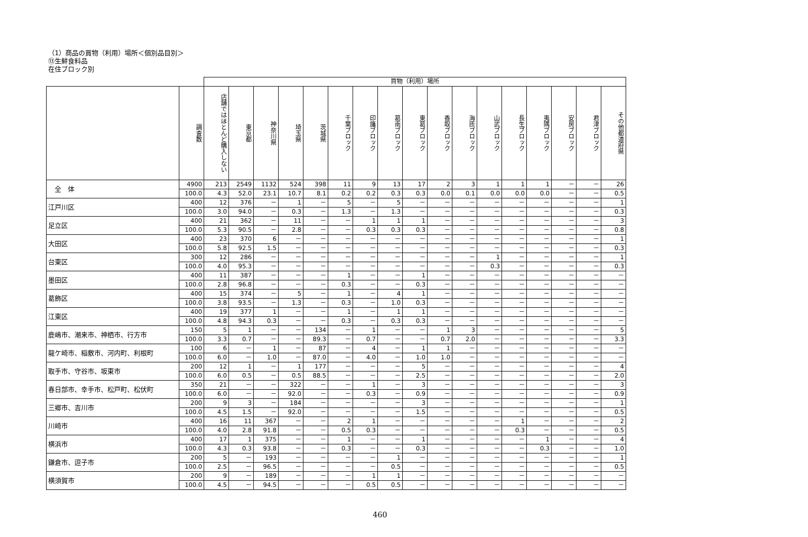（1）商品の買物（利用）場所＜個別品目別＞
⑬生鮮食料品
在住ブロック別
| | | 買物（利用）場所 | | | | | | | | | | | | | | | | |
| | 調査数 | 店舗ではほとんど購入しない | 東京都 | 神奈川県 | 埼玉県 | 茨城県 | 千葉ブロック | 印旛ブロック | 葛南ブロック | 東葛ブロック | 香取ブロック | 海匝ブロック | 山武ブロック | 長生ブロック | 夷隅ブロック | 安房ブロック | 君津ブロック | その他都道府県 |
| 全 体 | 4900 | 213 | 2549 | 1132 | 524 | 398 | 11 | 9 | 13 | 17 | 2 | 3 | 1 | 1 | 1 | － | － | 26 |
| | 100.0 | 4.3 | 52.0 | 23.1 | 10.7 | 8.1 | 0.2 | 0.2 | 0.3 | 0.3 | 0.0 | 0.1 | 0.0 | 0.0 | 0.0 | － | － | 0.5 |
| 江戸川区 | 400 | 12 | 376 | － | 1 | － | 5 | － | 5 | － | － | － | － | － | － | － | － | 1 |
| | 100.0 | 3.0 | 94.0 | － | 0.3 | － | 1.3 | － | 1.3 | － | － | － | － | － | － | － | － | 0.3 |
| 足立区 | 400 | 21 | 362 | － | 11 | － | － | 1 | 1 | 1 | － | － | － | － | － | － | － | 3 |
| | 100.0 | 5.3 | 90.5 | － | 2.8 | － | － | 0.3 | 0.3 | 0.3 | － | － | － | － | － | － | － | 0.8 |
| 大田区 | 400 | 23 | 370 | 6 | － | － | － | － | － | － | － | － | － | － | － | － | － | 1 |
| | 100.0 | 5.8 | 92.5 | 1.5 | － | － | － | － | － | － | － | － | － | － | － | － | － | 0.3 |
| 台東区 | 300 | 12 | 286 | － | － | － | － | － | － | － | － | － | 1 | － | － | － | － | 1 |
| | 100.0 | 4.0 | 95.3 | － | － | － | － | － | － | － | － | － | 0.3 | － | － | － | － | 0.3 |
| 墨田区 | 400 | 11 | 387 | － | － | － | 1 | － | － | 1 | － | － | － | － | － | － | － | － |
| | 100.0 | 2.8 | 96.8 | － | － | － | 0.3 | － | － | 0.3 | － | － | － | － | － | － | － | － |
| 葛飾区 | 400 | 15 | 374 | － | 5 | － | 1 | － | 4 | 1 | － | － | － | － | － | － | － | － |
| | 100.0 | 3.8 | 93.5 | － | 1.3 | － | 0.3 | － | 1.0 | 0.3 | － | － | － | － | － | － | － | － |
| 江東区 | 400 | 19 | 377 | 1 | － | － | 1 | － | 1 | 1 | － | － | － | － | － | － | － | － |
| | 100.0 | 4.8 | 94.3 | 0.3 | － | － | 0.3 | － | 0.3 | 0.3 | － | － | － | － | － | － | － | － |
| 鹿嶋市、潮来市、神栖市、行方市 | 150 | 5 | 1 | － | － | 134 | － | 1 | － | － | 1 | 3 | － | － | － | － | － | 5 |
| | 100.0 | 3.3 | 0.7 | － | － | 89.3 | － | 0.7 | － | － | 0.7 | 2.0 | － | － | － | － | － | 3.3 |
| 龍ケ崎市、稲敷市、河内町、利根町 | 100 | 6 | － | 1 | － | 87 | － | 4 | － | 1 | 1 | － | － | － | － | － | － | － |
| | 100.0 | 6.0 | － | 1.0 | － | 87.0 | － | 4.0 | － | 1.0 | 1.0 | － | － | － | － | － | － | － |
| 取手市、守谷市、坂東市 | 200 | 12 | 1 | － | 1 | 177 | － | － | － | 5 | － | － | － | － | － | － | － | 4 |
| | 100.0 | 6.0 | 0.5 | － | 0.5 | 88.5 | － | － | － | 2.5 | － | － | － | － | － | － | － | 2.0 |
| 春日部市、幸手市、松戸町、松伏町 | 350 | 21 | － | － | 322 | － | － | 1 | － | 3 | － | － | － | － | － | － | － | 3 |
| | 100.0 | 6.0 | － | － | 92.0 | － | － | 0.3 | － | 0.9 | － | － | － | － | － | － | － | 0.9 |
| 三郷市、吉川市 | 200 | 9 | 3 | － | 184 | － | － | － | － | 3 | － | － | － | － | － | － | － | 1 |
| | 100.0 | 4.5 | 1.5 | － | 92.0 | － | － | － | － | 1.5 | － | － | － | － | － | － | － | 0.5 |
| 川崎市 | 400 | 16 | 11 | 367 | － | － | 2 | 1 | － | － | － | － | － | 1 | － | － | － | 2 |
| | 100.0 | 4.0 | 2.8 | 91.8 | － | － | 0.5 | 0.3 | － | － | － | － | － | 0.3 | － | － | － | 0.5 |
| 横浜市 | 400 | 17 | 1 | 375 | － | － | 1 | － | － | 1 | － | － | － | － | 1 | － | － | 4 |
| | 100.0 | 4.3 | 0.3 | 93.8 | － | － | 0.3 | － | － | 0.3 | － | － | － | － | 0.3 | － | － | 1.0 |
| 鎌倉市、逗子市 | 200 | 5 | － | 193 | － | － | － | － | 1 | － | － | － | － | － | － | － | － | 1 |
| | 100.0 | 2.5 | － | 96.5 | － | － | － | － | 0.5 | － | － | － | － | － | － | － | － | 0.5 |
| 横須賀市 | 200 | 9 | － | 189 | － | － | － | 1 | 1 | － | － | － | － | － | － | － | － | － |
| | 100.0 | 4.5 | － | 94.5 | － | － | － | 0.5 | 0.5 | － | － | － | － | － | － | － | － | － |
460